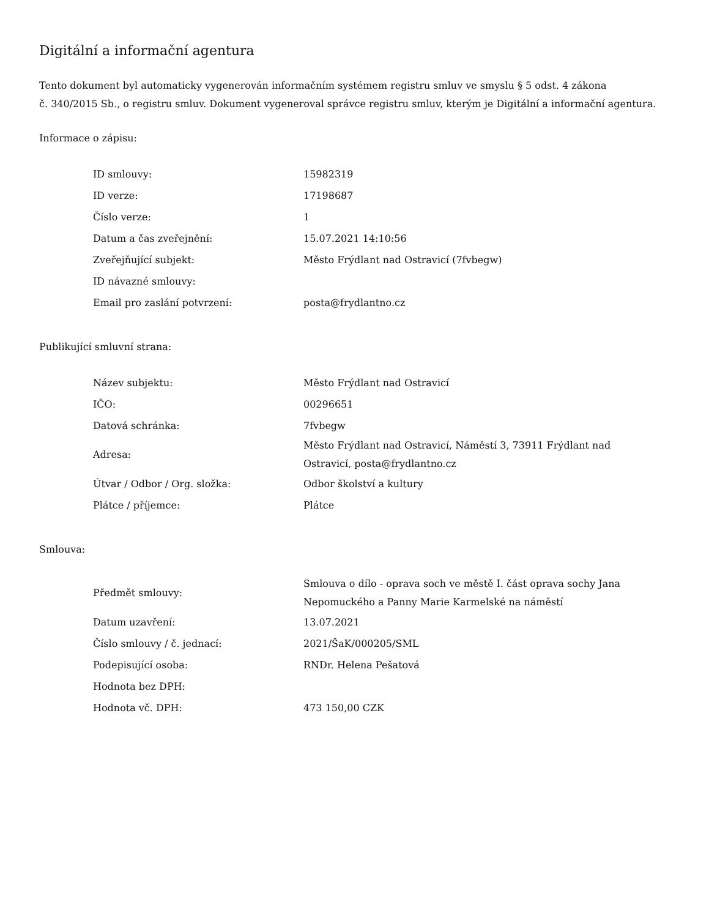Digitální a informační agentura
Tento dokument byl automaticky vygenerován informačním systémem registru smluv ve smyslu § 5 odst. 4 zákona
č. 340/2015 Sb., o registru smluv. Dokument vygeneroval správce registru smluv, kterým je Digitální a informační agentura.
Informace o zápisu:
| ID smlouvy: | 15982319 |
| ID verze: | 17198687 |
| Číslo verze: | 1 |
| Datum a čas zveřejnění: | 15.07.2021 14:10:56 |
| Zveřejňující subjekt: | Město Frýdlant nad Ostravicí (7fvbegw) |
| ID návazné smlouvy: | |
| Email pro zaslání potvrzení: | posta@frydlantno.cz |
Publikující smluvní strana:
| Název subjektu: | Město Frýdlant nad Ostravicí |
| IČO: | 00296651 |
| Datová schránka: | 7fvbegw |
| Adresa: | Město Frýdlant nad Ostravicí, Náměstí 3, 73911 Frýdlant nad Ostravicí, posta@frydlantno.cz |
| Útvar / Odbor / Org. složka: | Odbor školství a kultury |
| Plátce / příjemce: | Plátce |
Smlouva:
| Předmět smlouvy: | Smlouva o dílo - oprava soch ve městě I. část oprava sochy Jana Nepomuckého a Panny Marie Karmelské na náměstí |
| Datum uzavření: | 13.07.2021 |
| Číslo smlouvy / č. jednací: | 2021/ŠaK/000205/SML |
| Podepisující osoba: | RNDr. Helena Pešatová |
| Hodnota bez DPH: | |
| Hodnota vč. DPH: | 473 150,00 CZK |